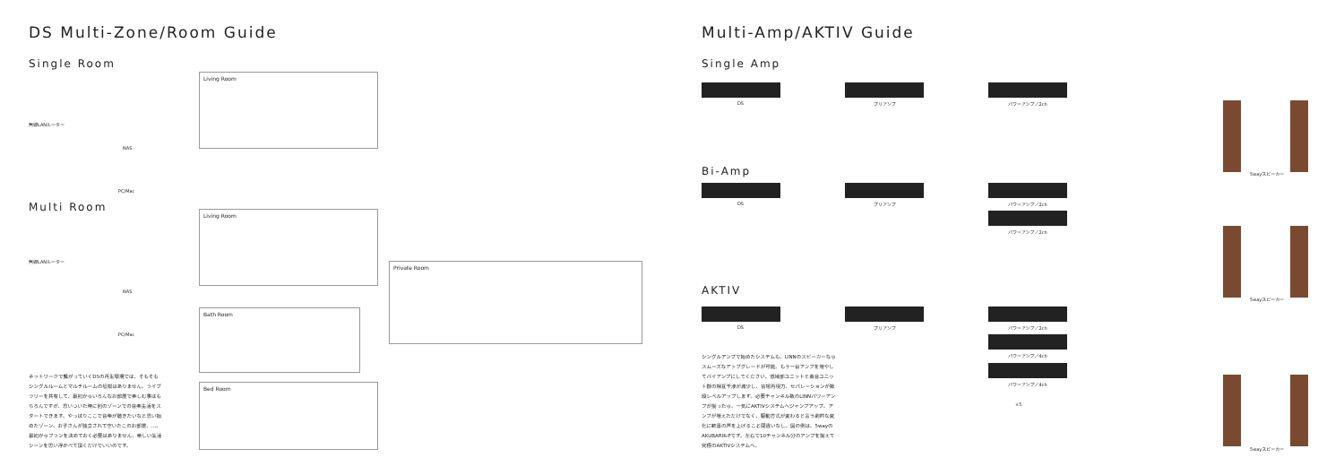DS Multi-Zone/Room Guide
Single Room
無線LANルーター
NAS
PC/Mac
Living Room
Multi Room
無線LANルーター
NAS
PC/Mac
Living Room
Private Room
Bath Room
Bed Room
ネットワークで繋がっていくDSの再生環境では、そもそもシングルルームとマルチルームの垣根はありません。ライブラリーを共有して、最初からいろんなお部屋で楽しむ事はもちろんですが、思いついた時に別のゾーンでの音楽生活をスタートできます。やっぱりここで音楽が聴きたいなと思い始めたゾーン、お子さんが独立されて空いたこのお部屋、…。最初からプランを決めておく必要はありません。楽しい生活シーンを思い浮かべて頂くだけでいいのです。
Multi-Amp/AKTIV Guide
Single Amp
DS プリアンプ パワーアンプ／2ch
5wayスピーカー Bi-Amp
DS プリアンプ パワーアンプ／2ch
パワーアンプ／2ch
5wayスピーカー
AKTIV
DS プリアンプ パワーアンプ／2ch
パワーアンプ／4ch
パワーアンプ／4ch
×5
5wayスピーカー
シングルアンプで始めたシステムも、LINNのスピーカーならスムーズなアップグレードが可能。もう一台アンプを増やしてバイアンプにしてください。低域部ユニットと高音ユニット群の相互干渉が減少し、音場再現力、セパレーションが数段レベルアップします。必要チャンネル数のLINNパワーアンプが揃ったら、一気にAKTIVシステムへジャンプアップ。アンプが増えただけでなく、駆動方式が変わると言う劇的な変化に歓喜の声を上げること間違いなし。図の例は、5wayのAKUBARIK-Pです。左右で10チャンネル分のアンプを揃えて究極のAKTIVシステムへ。